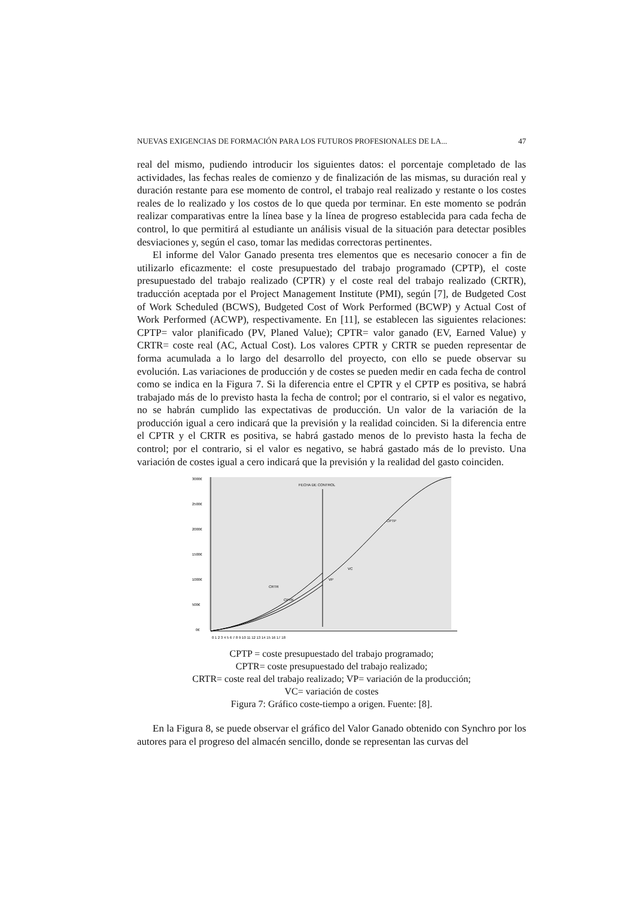NUEVAS EXIGENCIAS DE FORMACIÓN PARA LOS FUTUROS PROFESIONALES DE LA... 47
real del mismo, pudiendo introducir los siguientes datos: el porcentaje completado de las actividades, las fechas reales de comienzo y de finalización de las mismas, su duración real y duración restante para ese momento de control, el trabajo real realizado y restante o los costes reales de lo realizado y los costos de lo que queda por terminar. En este momento se podrán realizar comparativas entre la línea base y la línea de progreso establecida para cada fecha de control, lo que permitirá al estudiante un análisis visual de la situación para detectar posibles desviaciones y, según el caso, tomar las medidas correctoras pertinentes.
El informe del Valor Ganado presenta tres elementos que es necesario conocer a fin de utilizarlo eficazmente: el coste presupuestado del trabajo programado (CPTP), el coste presupuestado del trabajo realizado (CPTR) y el coste real del trabajo realizado (CRTR), traducción aceptada por el Project Management Institute (PMI), según [7], de Budgeted Cost of Work Scheduled (BCWS), Budgeted Cost of Work Performed (BCWP) y Actual Cost of Work Performed (ACWP), respectivamente. En [11], se establecen las siguientes relaciones: CPTP= valor planificado (PV, Planed Value); CPTR= valor ganado (EV, Earned Value) y CRTR= coste real (AC, Actual Cost). Los valores CPTR y CRTR se pueden representar de forma acumulada a lo largo del desarrollo del proyecto, con ello se puede observar su evolución. Las variaciones de producción y de costes se pueden medir en cada fecha de control como se indica en la Figura 7. Si la diferencia entre el CPTR y el CPTP es positiva, se habrá trabajado más de lo previsto hasta la fecha de control; por el contrario, si el valor es negativo, no se habrán cumplido las expectativas de producción. Un valor de la variación de la producción igual a cero indicará que la previsión y la realidad coinciden. Si la diferencia entre el CPTR y el CRTR es positiva, se habrá gastado menos de lo previsto hasta la fecha de control; por el contrario, si el valor es negativo, se habrá gastado más de lo previsto. Una variación de costes igual a cero indicará que la previsión y la realidad del gasto coinciden.
3000€
2500€
2000€
1500€
1000€
500€
0€
0 1 2 3 4 5 6 7 8 9 10 11 12 13 14 15 16 17 18
FECHA DE CONTROL
CRTR
CPTR
CPTP
VP
VC
CPTP = coste presupuestado del trabajo programado;
CPTR= coste presupuestado del trabajo realizado;
CRTR= coste real del trabajo realizado; VP= variación de la producción;
VC= variación de costes
Figura 7: Gráfico coste-tiempo a origen. Fuente: [8].
En la Figura 8, se puede observar el gráfico del Valor Ganado obtenido con Synchro por los autores para el progreso del almacén sencillo, donde se representan las curvas del